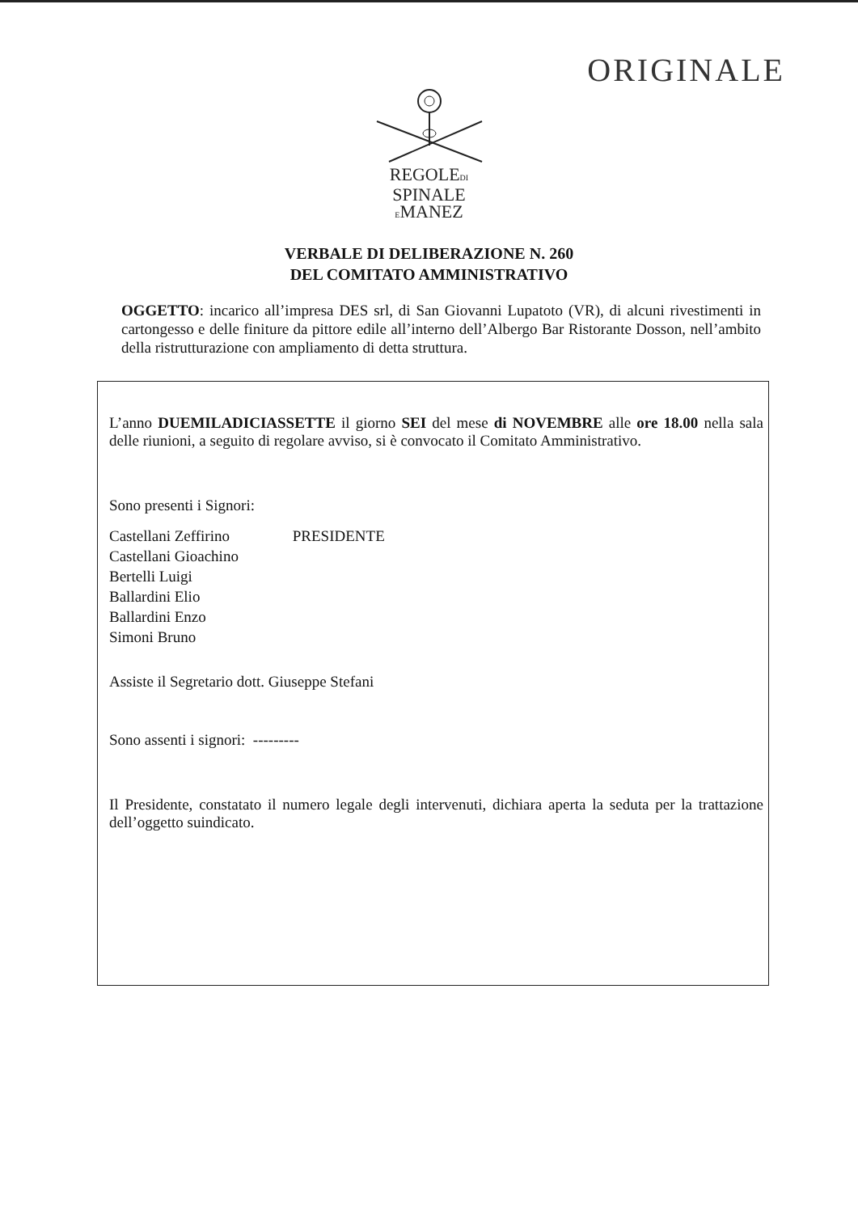ORIGINALE
REGOLEDI
SPINALE
EMANEZ
VERBALE DI DELIBERAZIONE N. 260
DEL COMITATO AMMINISTRATIVO
OGGETTO: incarico all’impresa DES srl, di San Giovanni Lupatoto (VR), di alcuni rivestimenti in cartongesso e delle finiture da pittore edile all’interno dell’Albergo Bar Ristorante Dosson, nell’ambito della ristrutturazione con ampliamento di detta struttura.
L’anno DUEMILADICIASSETTE il giorno SEI del mese di NOVEMBRE alle ore 18.00 nella sala delle riunioni, a seguito di regolare avviso, si è convocato il Comitato Amministrativo.
Sono presenti i Signori:
Castellani Zeffirino PRESIDENTE
Castellani Gioachino
Bertelli Luigi
Ballardini Elio
Ballardini Enzo
Simoni Bruno
Assiste il Segretario dott. Giuseppe Stefani
Sono assenti i signori: ---------
Il Presidente, constatato il numero legale degli intervenuti, dichiara aperta la seduta per la trattazione dell’oggetto suindicato.